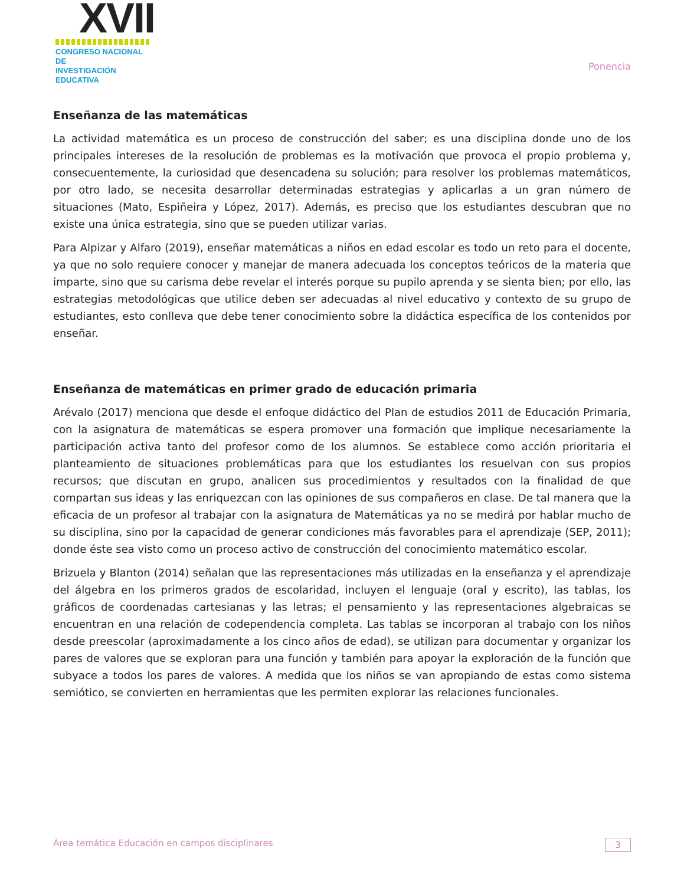XVII
CONGRESO NACIONAL DE
INVESTIGACIÓN EDUCATIVA
Ponencia
Enseñanza de las matemáticas
La actividad matemática es un proceso de construcción del saber; es una disciplina donde uno de los principales intereses de la resolución de problemas es la motivación que provoca el propio problema y, consecuentemente, la curiosidad que desencadena su solución; para resolver los problemas matemáticos, por otro lado, se necesita desarrollar determinadas estrategias y aplicarlas a un gran número de situaciones (Mato, Espiñeira y López, 2017). Además, es preciso que los estudiantes descubran que no existe una única estrategia, sino que se pueden utilizar varias.
Para Alpizar y Alfaro (2019), enseñar matemáticas a niños en edad escolar es todo un reto para el docente, ya que no solo requiere conocer y manejar de manera adecuada los conceptos teóricos de la materia que imparte, sino que su carisma debe revelar el interés porque su pupilo aprenda y se sienta bien; por ello, las estrategias metodológicas que utilice deben ser adecuadas al nivel educativo y contexto de su grupo de estudiantes, esto conlleva que debe tener conocimiento sobre la didáctica específica de los contenidos por enseñar.
Enseñanza de matemáticas en primer grado de educación primaria
Arévalo (2017) menciona que desde el enfoque didáctico del Plan de estudios 2011 de Educación Primaria, con la asignatura de matemáticas se espera promover una formación que implique necesariamente la participación activa tanto del profesor como de los alumnos. Se establece como acción prioritaria el planteamiento de situaciones problemáticas para que los estudiantes los resuelvan con sus propios recursos; que discutan en grupo, analicen sus procedimientos y resultados con la finalidad de que compartan sus ideas y las enriquezcan con las opiniones de sus compañeros en clase. De tal manera que la eficacia de un profesor al trabajar con la asignatura de Matemáticas ya no se medirá por hablar mucho de su disciplina, sino por la capacidad de generar condiciones más favorables para el aprendizaje (SEP, 2011); donde éste sea visto como un proceso activo de construcción del conocimiento matemático escolar.
Brizuela y Blanton (2014) señalan que las representaciones más utilizadas en la enseñanza y el aprendizaje del álgebra en los primeros grados de escolaridad, incluyen el lenguaje (oral y escrito), las tablas, los gráficos de coordenadas cartesianas y las letras; el pensamiento y las representaciones algebraicas se encuentran en una relación de codependencia completa. Las tablas se incorporan al trabajo con los niños desde preescolar (aproximadamente a los cinco años de edad), se utilizan para documentar y organizar los pares de valores que se exploran para una función y también para apoyar la exploración de la función que subyace a todos los pares de valores. A medida que los niños se van apropiando de estas como sistema semiótico, se convierten en herramientas que les permiten explorar las relaciones funcionales.
Área temática Educación en campos disciplinares 3